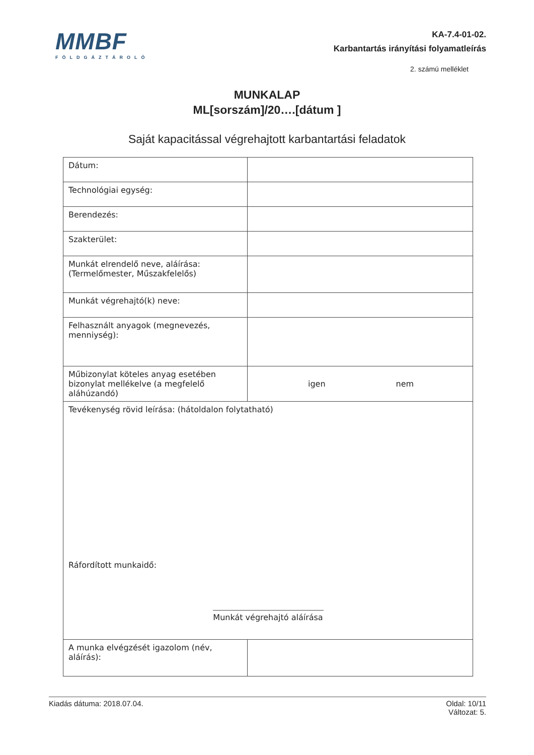MMBF
FÖLDGÁZTÁROLÓ
KA-7.4-01-02.
Karbantartás irányítási folyamatleírás
2. számú melléklet
MUNKALAP
ML[sorszám]/20….[dátum ]
Saját kapacitással végrehajtott karbantartási feladatok
| Dátum: | |
| Technológiai egység: | |
| Berendezés: | |
| Szakterület: | |
| Munkát elrendelő neve, aláírása: (Termelőmester, Műszakfelelős) | |
| Munkát végrehajtó(k) neve: | |
| Felhasznált anyagok (megnevezés, menniység): | |
| Műbizonylat köteles anyag esetében bizonylat mellékelve (a megfelelő aláhúzandó) | igen nem |
| Tevékenység rövid leírása: (hátoldalon folytatható) Ráfordított munkaidő: Munkát végrehajtó aláírása | |
| A munka elvégzését igazolom (név, aláírás): | |
Kiadás dátuma: 2018.07.04. Oldal: 10/11
Változat: 5.